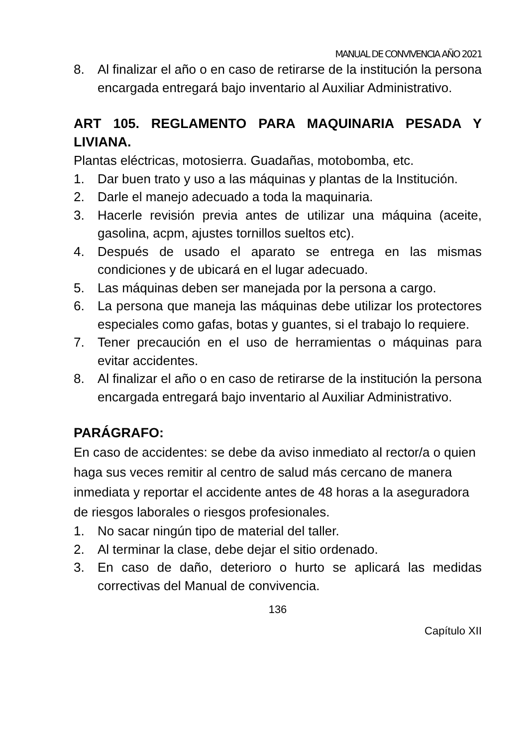MANUAL DE CONVIVENCIA AÑO 2021
8. Al finalizar el año o en caso de retirarse de la institución la persona encargada entregará bajo inventario al Auxiliar Administrativo.
ART 105. REGLAMENTO PARA MAQUINARIA PESADA Y LIVIANA.
Plantas eléctricas, motosierra. Guadañas, motobomba, etc.
1. Dar buen trato y uso a las máquinas y plantas de la Institución.
2. Darle el manejo adecuado a toda la maquinaria.
3. Hacerle revisión previa antes de utilizar una máquina (aceite, gasolina, acpm, ajustes tornillos sueltos etc).
4. Después de usado el aparato se entrega en las mismas condiciones y de ubicará en el lugar adecuado.
5. Las máquinas deben ser manejada por la persona a cargo.
6. La persona que maneja las máquinas debe utilizar los protectores especiales como gafas, botas y guantes, si el trabajo lo requiere.
7. Tener precaución en el uso de herramientas o máquinas para evitar accidentes.
8. Al finalizar el año o en caso de retirarse de la institución la persona encargada entregará bajo inventario al Auxiliar Administrativo.
PARÁGRAFO:
En caso de accidentes: se debe da aviso inmediato al rector/a o quien haga sus veces remitir al centro de salud más cercano de manera inmediata y reportar el accidente antes de 48 horas a la aseguradora de riesgos laborales o riesgos profesionales.
1. No sacar ningún tipo de material del taller.
2. Al terminar la clase, debe dejar el sitio ordenado.
3. En caso de daño, deterioro o hurto se aplicará las medidas correctivas del Manual de convivencia.
136
Capítulo XII